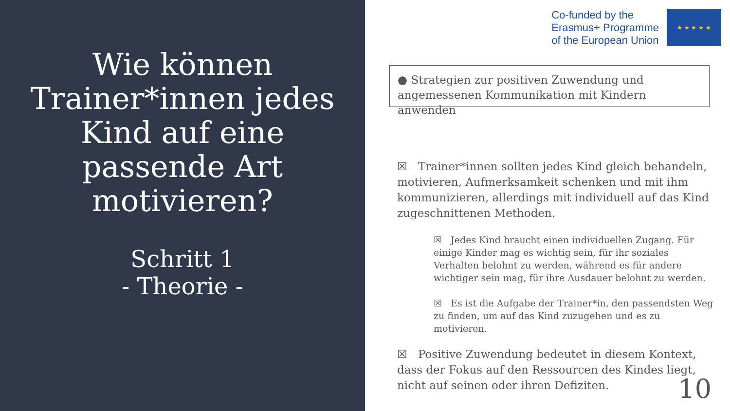Wie können Trainer*innen jedes Kind auf eine passende Art motivieren?
Schritt 1
- Theorie -
Co-funded by the
Erasmus+ Programme
of the European Union
★ ★ ★ ★ ★
● Strategien zur positiven Zuwendung und angemessenen Kommunikation mit Kindern anwenden
☒ Trainer*innen sollten jedes Kind gleich behandeln, motivieren, Aufmerksamkeit schenken und mit ihm kommunizieren, allerdings mit individuell auf das Kind zugeschnittenen Methoden.
☒ Jedes Kind braucht einen individuellen Zugang. Für einige Kinder mag es wichtig sein, für ihr soziales Verhalten belohnt zu werden, während es für andere wichtiger sein mag, für ihre Ausdauer belohnt zu werden.
☒ Es ist die Aufgabe der Trainer*in, den passendsten Weg zu finden, um auf das Kind zuzugehen und es zu motivieren.
☒ Positive Zuwendung bedeutet in diesem Kontext, dass der Fokus auf den Ressourcen des Kindes liegt, nicht auf seinen oder ihren Defiziten.
10